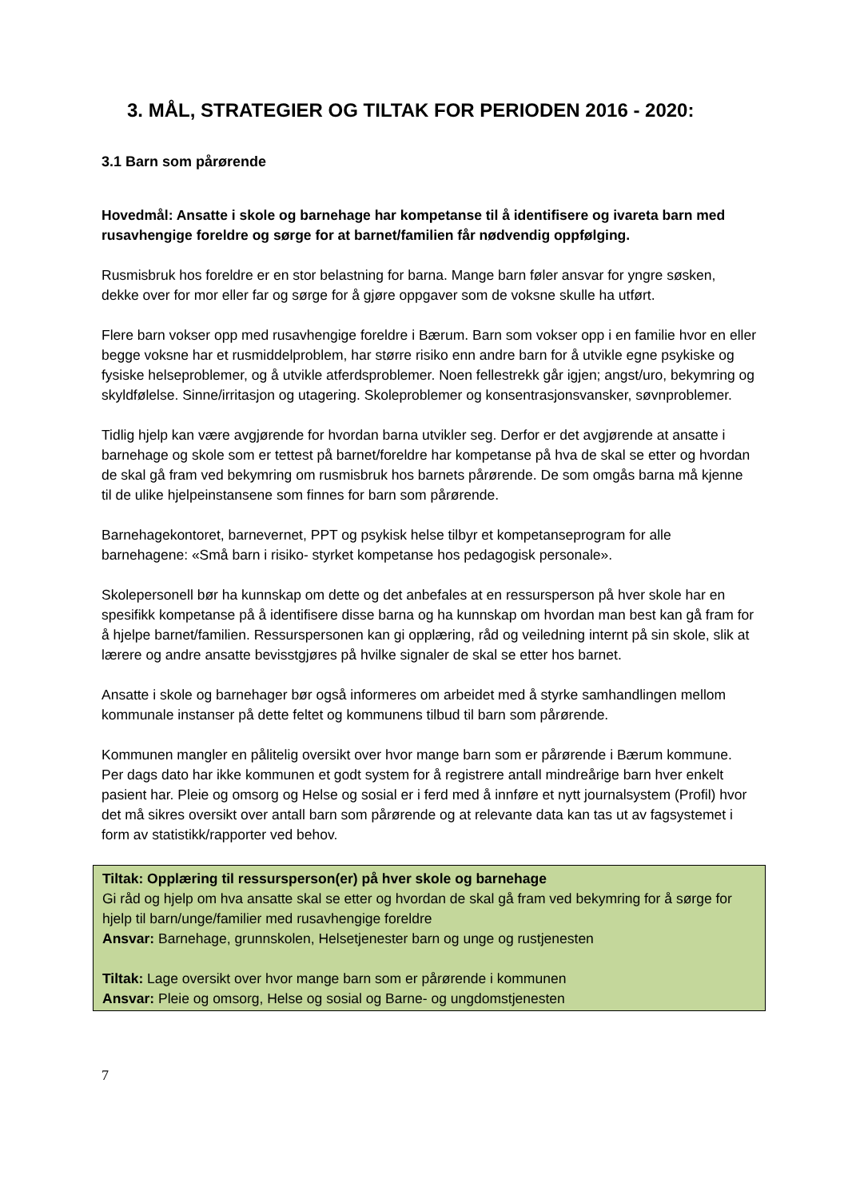3. MÅL, STRATEGIER OG TILTAK FOR PERIODEN 2016 - 2020:
3.1 Barn som pårørende
Hovedmål: Ansatte i skole og barnehage har kompetanse til å identifisere og ivareta barn med rusavhengige foreldre og sørge for at barnet/familien får nødvendig oppfølging.
Rusmisbruk hos foreldre er en stor belastning for barna. Mange barn føler ansvar for yngre søsken, dekke over for mor eller far og sørge for å gjøre oppgaver som de voksne skulle ha utført.
Flere barn vokser opp med rusavhengige foreldre i Bærum. Barn som vokser opp i en familie hvor en eller begge voksne har et rusmiddelproblem, har større risiko enn andre barn for å utvikle egne psykiske og fysiske helseproblemer, og å utvikle atferdsproblemer. Noen fellestrekk går igjen; angst/uro, bekymring og skyldfølelse. Sinne/irritasjon og utagering. Skoleproblemer og konsentrasjonsvansker, søvnproblemer.
Tidlig hjelp kan være avgjørende for hvordan barna utvikler seg. Derfor er det avgjørende at ansatte i barnehage og skole som er tettest på barnet/foreldre har kompetanse på hva de skal se etter og hvordan de skal gå fram ved bekymring om rusmisbruk hos barnets pårørende. De som omgås barna må kjenne til de ulike hjelpeinstansene som finnes for barn som pårørende.
Barnehagekontoret, barnevernet, PPT og psykisk helse tilbyr et kompetanseprogram for alle barnehagene: «Små barn i risiko- styrket kompetanse hos pedagogisk personale».
Skolepersonell bør ha kunnskap om dette og det anbefales at en ressursperson på hver skole har en spesifikk kompetanse på å identifisere disse barna og ha kunnskap om hvordan man best kan gå fram for å hjelpe barnet/familien. Ressurspersonen kan gi opplæring, råd og veiledning internt på sin skole, slik at lærere og andre ansatte bevisstgjøres på hvilke signaler de skal se etter hos barnet.
Ansatte i skole og barnehager bør også informeres om arbeidet med å styrke samhandlingen mellom kommunale instanser på dette feltet og kommunens tilbud til barn som pårørende.
Kommunen mangler en pålitelig oversikt over hvor mange barn som er pårørende i Bærum kommune. Per dags dato har ikke kommunen et godt system for å registrere antall mindreårige barn hver enkelt pasient har. Pleie og omsorg og Helse og sosial er i ferd med å innføre et nytt journalsystem (Profil) hvor det må sikres oversikt over antall barn som pårørende og at relevante data kan tas ut av fagsystemet i form av statistikk/rapporter ved behov.
Tiltak: Opplæring til ressursperson(er) på hver skole og barnehage
Gi råd og hjelp om hva ansatte skal se etter og hvordan de skal gå fram ved bekymring for å sørge for hjelp til barn/unge/familier med rusavhengige foreldre
Ansvar: Barnehage, grunnskolen, Helsetjenester barn og unge og rustjenesten
Tiltak: Lage oversikt over hvor mange barn som er pårørende i kommunen
Ansvar: Pleie og omsorg, Helse og sosial og Barne- og ungdomstjenesten
7